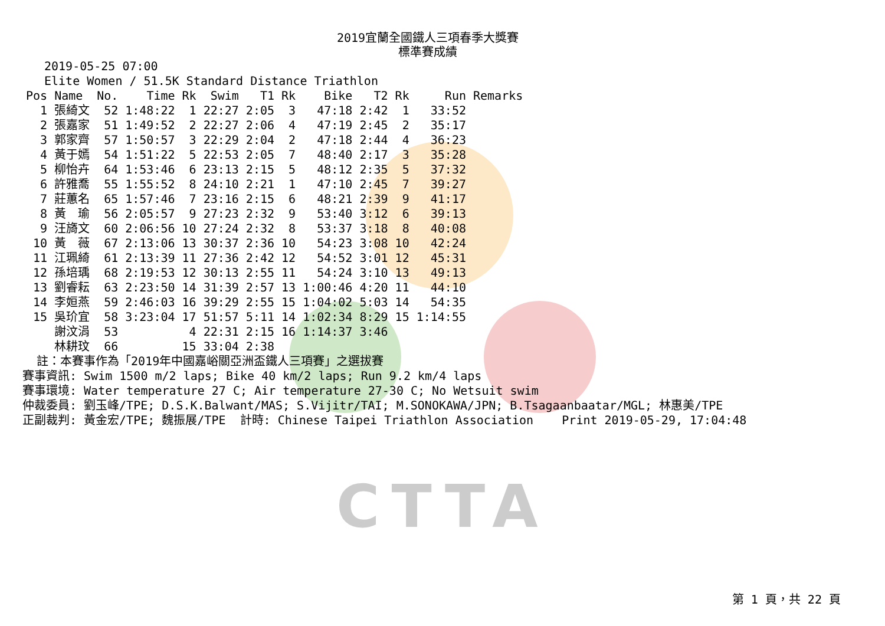CTTA
2019宜蘭全國鐵人三項春季大獎賽
標準賽成績
2019-05-25 07:00
Elite Women / 51.5K Standard Distance Triathlon
| Pos | Name | No. | Time | Rk | Swim | T1 | Rk | Bike | T2 | Rk | Run | Remarks |
| --- | --- | --- | --- | --- | --- | --- | --- | --- | --- | --- | --- | --- |
| 1 | 張綺文 | 52 | 1:48:22 | 1 | 22:27 | 2:05 | 3 | 47:18 | 2:42 | 1 | 33:52 | |
| 2 | 張嘉家 | 51 | 1:49:52 | 2 | 22:27 | 2:06 | 4 | 47:19 | 2:45 | 2 | 35:17 | |
| 3 | 郭家齊 | 57 | 1:50:57 | 3 | 22:29 | 2:04 | 2 | 47:18 | 2:44 | 4 | 36:23 | |
| 4 | 黃于嫣 | 54 | 1:51:22 | 5 | 22:53 | 2:05 | 7 | 48:40 | 2:17 | 3 | 35:28 | |
| 5 | 柳怡卉 | 64 | 1:53:46 | 6 | 23:13 | 2:15 | 5 | 48:12 | 2:35 | 5 | 37:32 | |
| 6 | 許雅喬 | 55 | 1:55:52 | 8 | 24:10 | 2:21 | 1 | 47:10 | 2:45 | 7 | 39:27 | |
| 7 | 莊蕙名 | 65 | 1:57:46 | 7 | 23:16 | 2:15 | 6 | 48:21 | 2:39 | 9 | 41:17 | |
| 8 | 黃 瑜 | 56 | 2:05:57 | 9 | 27:23 | 2:32 | 9 | 53:40 | 3:12 | 6 | 39:13 | |
| 9 | 汪旖文 | 60 | 2:06:56 | 10 | 27:24 | 2:32 | 8 | 53:37 | 3:18 | 8 | 40:08 | |
| 10 | 黃 薇 | 67 | 2:13:06 | 13 | 30:37 | 2:36 | 10 | 54:23 | 3:08 | 10 | 42:24 | |
| 11 | 江珮綺 | 61 | 2:13:39 | 11 | 27:36 | 2:42 | 12 | 54:52 | 3:01 | 12 | 45:31 | |
| 12 | 孫培瑀 | 68 | 2:19:53 | 12 | 30:13 | 2:55 | 11 | 54:24 | 3:10 | 13 | 49:13 | |
| 13 | 劉睿耘 | 63 | 2:23:50 | 14 | 31:39 | 2:57 | 13 | 1:00:46 | 4:20 | 11 | 44:10 | |
| 14 | 李姮燕 | 59 | 2:46:03 | 16 | 39:29 | 2:55 | 15 | 1:04:02 | 5:03 | 14 | 54:35 | |
| 15 | 吳玠宜 | 58 | 3:23:04 | 17 | 51:57 | 5:11 | 14 | 1:02:34 | 8:29 | 15 | 1:14:55 | |
| | 謝汶涓 | 53 | | 4 | 22:31 | 2:15 | 16 | 1:14:37 | 3:46 | | | |
| | 林耕玟 | 66 | | 15 | 33:04 | 2:38 | | | | | | |
註：本賽事作為「2019年中國嘉峪關亞洲盃鐵人三項賽」之選拔賽 賽事資訊: Swim 1500 m/2 laps; Bike 40 km/2 laps; Run 9.2 km/4 laps 賽事環境: Water temperature 27 C; Air temperature 27-30 C; No Wetsuit swim 仲裁委員: 劉玉峰/TPE; D.S.K.Balwant/MAS; S.Vijitr/TAI; M.SONOKAWA/JPN; B.Tsagaanbaatar/MGL; 林惠美/TPE 正副裁判: 黃金宏/TPE; 魏振展/TPE 計時: Chinese Taipei Triathlon Association Print 2019-05-29, 17:04:48
第 1 頁，共 22 頁